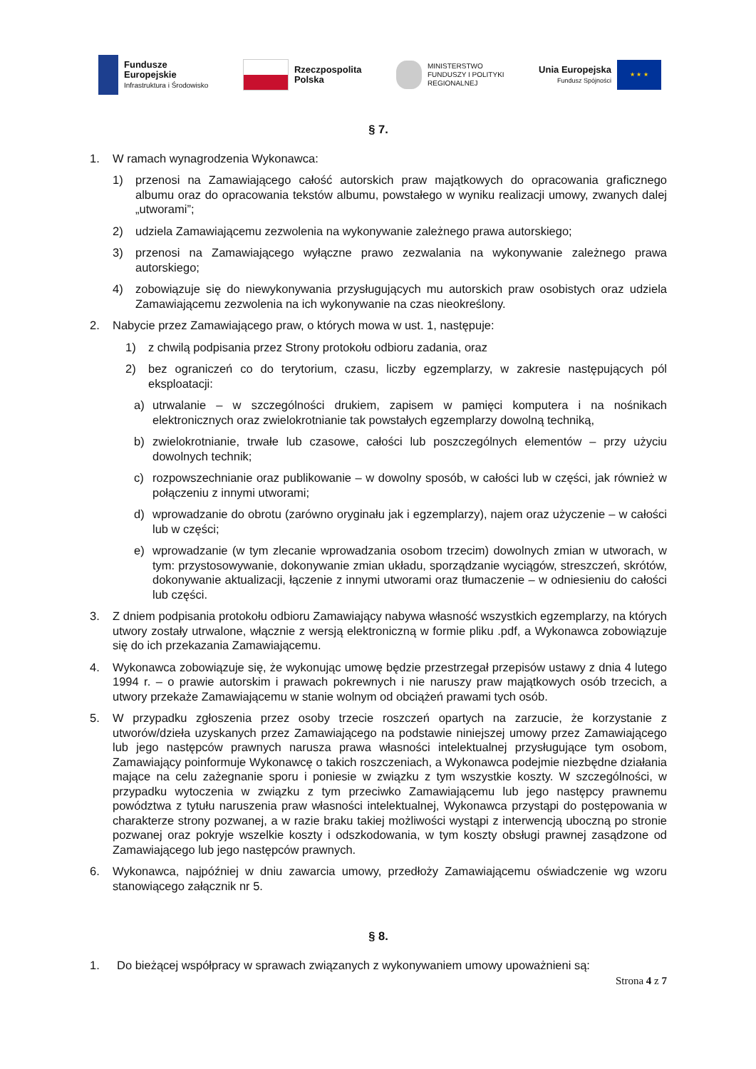Fundusze
Europejskie
Infrastruktura i Środowisko
Rzeczpospolita
Polska
MINISTERSTWO
FUNDUSZY I POLITYKI
REGIONALNEJ
Unia Europejska
Fundusz Spójności
★ ★ ★
§ 7.
1. W ramach wynagrodzenia Wykonawca:
1) przenosi na Zamawiającego całość autorskich praw majątkowych do opracowania graficznego albumu oraz do opracowania tekstów albumu, powstałego w wyniku realizacji umowy, zwanych dalej „utworami”;
2) udziela Zamawiającemu zezwolenia na wykonywanie zależnego prawa autorskiego;
3) przenosi na Zamawiającego wyłączne prawo zezwalania na wykonywanie zależnego prawa autorskiego;
4) zobowiązuje się do niewykonywania przysługujących mu autorskich praw osobistych oraz udziela Zamawiającemu zezwolenia na ich wykonywanie na czas nieokreślony.
2. Nabycie przez Zamawiającego praw, o których mowa w ust. 1, następuje:
1) z chwilą podpisania przez Strony protokołu odbioru zadania, oraz
2) bez ograniczeń co do terytorium, czasu, liczby egzemplarzy, w zakresie następujących pól eksploatacji:
a) utrwalanie – w szczególności drukiem, zapisem w pamięci komputera i na nośnikach elektronicznych oraz zwielokrotnianie tak powstałych egzemplarzy dowolną techniką,
b) zwielokrotnianie, trwałe lub czasowe, całości lub poszczególnych elementów – przy użyciu dowolnych technik;
c) rozpowszechnianie oraz publikowanie – w dowolny sposób, w całości lub w części, jak również w połączeniu z innymi utworami;
d) wprowadzanie do obrotu (zarówno oryginału jak i egzemplarzy), najem oraz użyczenie – w całości lub w części;
e) wprowadzanie (w tym zlecanie wprowadzania osobom trzecim) dowolnych zmian w utworach, w tym: przystosowywanie, dokonywanie zmian układu, sporządzanie wyciągów, streszczeń, skrótów, dokonywanie aktualizacji, łączenie z innymi utworami oraz tłumaczenie – w odniesieniu do całości lub części.
3. Z dniem podpisania protokołu odbioru Zamawiający nabywa własność wszystkich egzemplarzy, na których utwory zostały utrwalone, włącznie z wersją elektroniczną w formie pliku .pdf, a Wykonawca zobowiązuje się do ich przekazania Zamawiającemu.
4. Wykonawca zobowiązuje się, że wykonując umowę będzie przestrzegał przepisów ustawy z dnia 4 lutego 1994 r. – o prawie autorskim i prawach pokrewnych i nie naruszy praw majątkowych osób trzecich, a utwory przekaże Zamawiającemu w stanie wolnym od obciążeń prawami tych osób.
5. W przypadku zgłoszenia przez osoby trzecie roszczeń opartych na zarzucie, że korzystanie z utworów/dzieła uzyskanych przez Zamawiającego na podstawie niniejszej umowy przez Zamawiającego lub jego następców prawnych narusza prawa własności intelektualnej przysługujące tym osobom, Zamawiający poinformuje Wykonawcę o takich roszczeniach, a Wykonawca podejmie niezbędne działania mające na celu zażegnanie sporu i poniesie w związku z tym wszystkie koszty. W szczególności, w przypadku wytoczenia w związku z tym przeciwko Zamawiającemu lub jego następcy prawnemu powództwa z tytułu naruszenia praw własności intelektualnej, Wykonawca przystąpi do postępowania w charakterze strony pozwanej, a w razie braku takiej możliwości wystąpi z interwencją uboczną po stronie pozwanej oraz pokryje wszelkie koszty i odszkodowania, w tym koszty obsługi prawnej zasądzone od Zamawiającego lub jego następców prawnych.
6. Wykonawca, najpóźniej w dniu zawarcia umowy, przedłoży Zamawiającemu oświadczenie wg wzoru stanowiącego załącznik nr 5.
§ 8.
1. Do bieżącej współpracy w sprawach związanych z wykonywaniem umowy upoważnieni są:
Strona 4 z 7